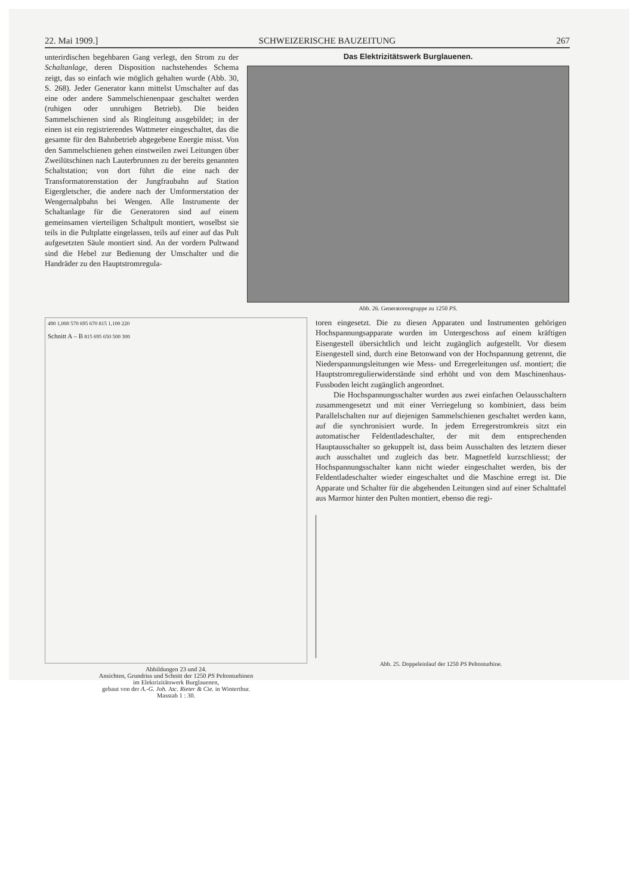22. Mai 1909.] SCHWEIZERISCHE BAUZEITUNG 267
unterirdischen begehbaren Gang verlegt, den Strom zu der Schaltanlage, deren Disposition nachstehendes Schema zeigt, das so einfach wie möglich gehalten wurde (Abb. 30, S. 268). Jeder Generator kann mittelst Umschalter auf das eine oder andere Sammelschienenpaar geschaltet werden (ruhigen oder unruhigen Betrieb). Die beiden Sammelschienen sind als Ringleitung ausgebildet; in der einen ist ein registrierendes Wattmeter eingeschaltet, das die gesamte für den Bahnbetrieb abgegebene Energie misst. Von den Sammelschienen gehen einstweilen zwei Leitungen über Zweilütschinen nach Lauterbrunnen zu der bereits genannten Schaltstation; von dort führt die eine nach der Transformatorenstation der Jungfraubahn auf Station Eigergletscher, die andere nach der Umformerstation der Wengernalpbahn bei Wengen. Alle Instrumente der Schaltanlage für die Generatoren sind auf einem gemeinsamen vierteiligen Schaltpult montiert, woselbst sie teils in die Pultplatte eingelassen, teils auf einer auf das Pult aufgesetzten Säule montiert sind. An der vordern Pultwand sind die Hebel zur Bedienung der Umschalter und die Handräder zu den Hauptstromregula-
Das Elektrizitätswerk Burglauenen.
Abb. 26. Generatorengruppe zu 1250 PS.
490 1,000 570 695 670 815 1,100 220
Schnitt A – B 815 695 650 500 300
Abbildungen 23 und 24.
Ansichten, Grundriss und Schnitt der 1250 PS Peltonturbinen
im Elektrizitätswerk Burglauenen,
gebaut von der A.-G. Joh. Jac. Rieter & Cie. in Winterthur.
Masstab 1 : 30.
toren eingesetzt. Die zu diesen Apparaten und Instrumenten gehörigen Hochspannungsapparate wurden im Untergeschoss auf einem kräftigen Eisengestell übersichtlich und leicht zugänglich aufgestellt. Vor diesem Eisengestell sind, durch eine Betonwand von der Hochspannung getrennt, die Niederspannungsleitungen wie Mess- und Erregerleitungen usf. montiert; die Hauptstromregulierwiderstände sind erhöht und von dem Maschinenhaus-Fussboden leicht zugänglich angeordnet.
Die Hochspannungsschalter wurden aus zwei einfachen Oelausschaltern zusammengesetzt und mit einer Verriegelung so kombiniert, dass beim Parallelschalten nur auf diejenigen Sammelschienen geschaltet werden kann, auf die synchronisiert wurde. In jedem Erregerstromkreis sitzt ein automatischer Feldentladeschalter, der mit dem entsprechenden Hauptausschalter so gekuppelt ist, dass beim Ausschalten des letztern dieser auch ausschaltet und zugleich das betr. Magnetfeld kurzschliesst; der Hochspannungsschalter kann nicht wieder eingeschaltet werden, bis der Feldentladeschalter wieder eingeschaltet und die Maschine erregt ist. Die Apparate und Schalter für die abgehenden Leitungen sind auf einer Schalttafel aus Marmor hinter den Pulten montiert, ebenso die regi-
Abb. 25. Doppeleinlauf der 1250 PS Peltonturbine.